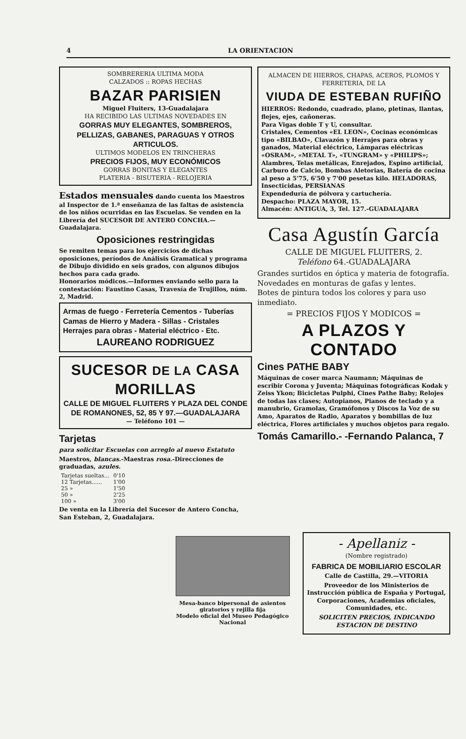4 LA ORIENTACION
SOMBRERERIA ULTIMA MODA
CALZADOS :: ROPAS HECHAS
BAZAR PARISIEN
Miguel Fluiters, 13-Guadalajara
HA RECIBIDO LAS ULTIMAS NOVEDADES EN
GORRAS MUY ELEGANTES, SOMBREROS, PELLIZAS, GABANES, PARAGUAS Y OTROS ARTICULOS.
ULTIMOS MODELOS EN TRINCHERAS
PRECIOS FIJOS, MUY ECONÓMICOS
GORRAS BONITAS Y ELEGANTES
PLATERIA - BISUTERIA - RELOJERIA
Estados mensuales dando cuenta los Maestros al Inspector de 1.ª enseñanza de las faltas de asistencia de los niños ocurridas en las Escuelas. Se venden en la Librería del SUCESOR DE ANTERO CONCHA.—Guadalajara.
Oposiciones restringidas
Se remiten temas para los ejercicios de dichas oposiciones, períodos de Análisis Gramatical y programa de Dibujo dividido en seis grados, con algunos dibujos hechos para cada grado.
Honorarios módicos.—Informes enviando sello para la contestación: Faustino Casas, Travesía de Trujillos, núm. 2, Madrid.
Armas de fuego - Ferretería Cementos - Tuberías Camas de Hierro y Madera - Sillas - Cristales Herrajes para obras - Material eléctrico - Etc.
LAUREANO RODRIGUEZ
SUCESOR DE LA CASA MORILLAS
CALLE DE MIGUEL FLUITERS Y PLAZA DEL CONDE DE ROMANONES, 52, 85 Y 97.—GUADALAJARA
— Teléfono 101 —
Tarjetas
para solicitar Escuelas con arreglo al nuevo Estatuto
Maestros, blancas.-Maestras rosa.-Direcciones de graduadas, azules.
| Tarjetas sueltas... | 0'10 |
| 12 Tarjetas...... | 1'00 |
| 25 » | 1'50 |
| 50 » | 2'25 |
| 100 » | 3'00 |
De venta en la Librería del Sucesor de Antero Concha, San Esteban, 2, Guadalajara.
ALMACEN DE HIERROS, CHAPAS, ACEROS, PLOMOS Y FERRETERIA, DE LA
VIUDA DE ESTEBAN RUFIÑO
HIERROS: Redondo, cuadrado, plano, pletinas, llantas, flejes, ejes, cañoneras.
Para Vigas doble T y U, consultar.
Cristales, Cementos «EL LEON», Cocinas económicas tipo «BILBAO», Clavazón y Herrajes para obras y ganados, Material eléctrico, Lámparas eléctricas «OSRAM», «METAL T», «TUNGRAM» y «PHILIPS»; Alambres, Telas metálicas, Enrejados, Espino artificial, Carburo de Calcio, Bombas Aletorias, Batería de cocina al peso a 5'75, 6'50 y 7'00 pesetas kilo. HELADORAS, Insecticidas, PERSIANAS
Expendeduría de pólvora y cartuchería.
Despacho: PLAZA MAYOR, 15.
Almacén: ANTIGUA, 3, Tel. 127.-GUADALAJARA
Casa Agustín García
CALLE DE MIGUEL FLUITERS, 2.
Teléfono 64.-GUADALAJARA
Grandes surtidos en óptica y materia de fotografía.
Novedades en monturas de gafas y lentes.
Botes de pintura todos los colores y para uso inmediato.
= PRECIOS FIJOS Y MODICOS =
A PLAZOS Y CONTADO
Cines PATHE BABY
Máquinas de coser marca Naumann; Máquinas de escribir Corona y Juventa; Máquinas fotográficas Kodak y Zeiss Ykon; Bicicletas Pulphi, Cines Pathe Baby; Relojes de todas las clases; Autopianos, Pianos de teclado y a manubrio, Gramolas, Gramófonos y Discos la Voz de su Amo, Aparatos de Radio, Aparatos y bombillas de luz eléctrica, Flores artificiales y muchos objetos para regalo.
Tomás Camarillo.- -Fernando Palanca, 7
Mesa-banco bipersonal de asientos giratorios y rejilla fija
Modelo oficial del Museo Pedagógico Nacional
- Apellaniz -
(Nombre registrado)
FABRICA DE MOBILIARIO ESCOLAR
Calle de Castilla, 29.—VITORIA
Proveedor de los Ministerios de Instrucción pública de España y Portugal, Corporaciones, Academias oficiales, Comunidades, etc.
SOLICITEN PRECIOS, INDICANDO ESTACION DE DESTINO